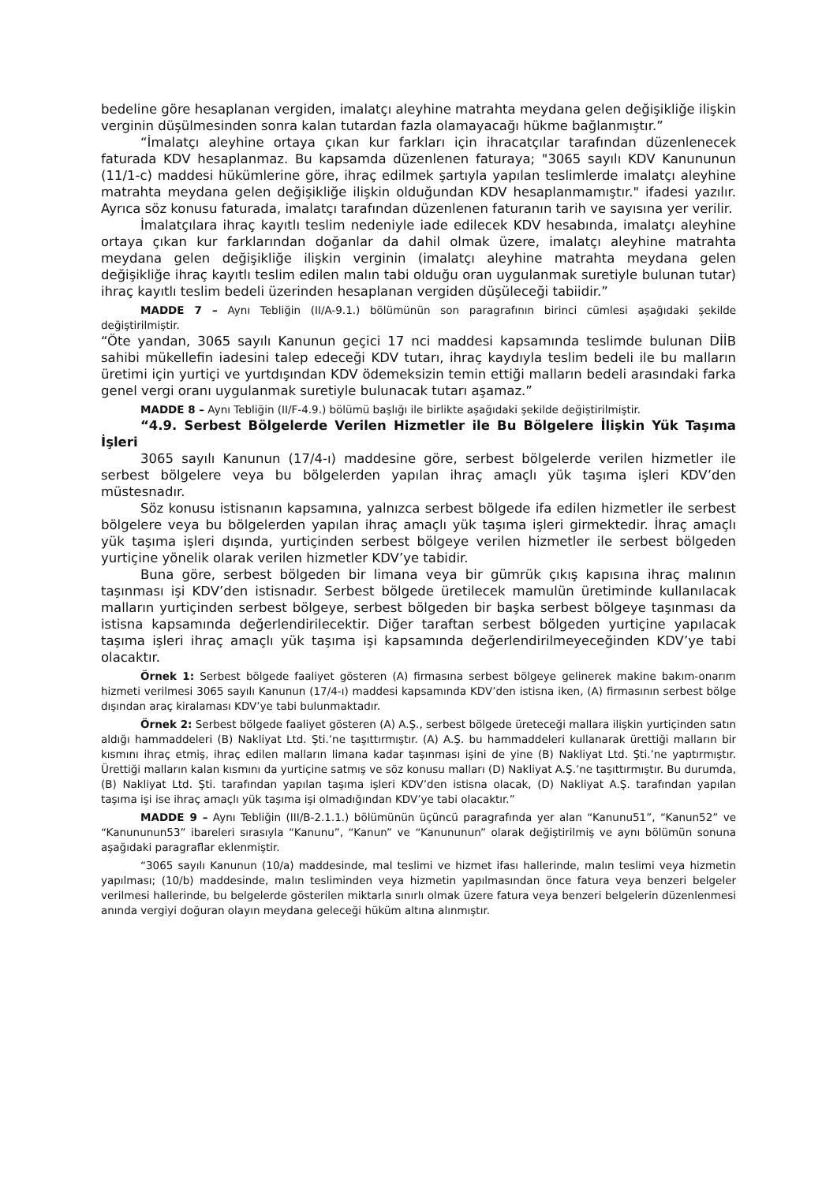bedeline göre hesaplanan vergiden, imalatçı aleyhine matrahta meydana gelen değişikliğe ilişkin verginin düşülmesinden sonra kalan tutardan fazla olamayacağı hükme bağlanmıştır.”
“İmalatçı aleyhine ortaya çıkan kur farkları için ihracatçılar tarafından düzenlenecek faturada KDV hesaplanmaz. Bu kapsamda düzenlenen faturaya; "3065 sayılı KDV Kanununun (11/1-c) maddesi hükümlerine göre, ihraç edilmek şartıyla yapılan teslimlerde imalatçı aleyhine matrahta meydana gelen değişikliğe ilişkin olduğundan KDV hesaplanmamıştır." ifadesi yazılır. Ayrıca söz konusu faturada, imalatçı tarafından düzenlenen faturanın tarih ve sayısına yer verilir.
İmalatçılara ihraç kayıtlı teslim nedeniyle iade edilecek KDV hesabında, imalatçı aleyhine ortaya çıkan kur farklarından doğanlar da dahil olmak üzere, imalatçı aleyhine matrahta meydana gelen değişikliğe ilişkin verginin (imalatçı aleyhine matrahta meydana gelen değişikliğe ihraç kayıtlı teslim edilen malın tabi olduğu oran uygulanmak suretiyle bulunan tutar) ihraç kayıtlı teslim bedeli üzerinden hesaplanan vergiden düşüleceği tabiidir.”
MADDE 7 – Aynı Tebliğin (II/A-9.1.) bölümünün son paragrafının birinci cümlesi aşağıdaki şekilde değiştirilmiştir.
“Öte yandan, 3065 sayılı Kanunun geçici 17 nci maddesi kapsamında teslimde bulunan DİİB sahibi mükellefin iadesini talep edeceği KDV tutarı, ihraç kaydıyla teslim bedeli ile bu malların üretimi için yurtiçi ve yurtdışından KDV ödemeksizin temin ettiği malların bedeli arasındaki farka genel vergi oranı uygulanmak suretiyle bulunacak tutarı aşamaz.”
MADDE 8 – Aynı Tebliğin (II/F-4.9.) bölümü başlığı ile birlikte aşağıdaki şekilde değiştirilmiştir.
“4.9. Serbest Bölgelerde Verilen Hizmetler ile Bu Bölgelere İlişkin Yük Taşıma İşleri
3065 sayılı Kanunun (17/4-ı) maddesine göre, serbest bölgelerde verilen hizmetler ile serbest bölgelere veya bu bölgelerden yapılan ihraç amaçlı yük taşıma işleri KDV’den müstesnadır.
Söz konusu istisnanın kapsamına, yalnızca serbest bölgede ifa edilen hizmetler ile serbest bölgelere veya bu bölgelerden yapılan ihraç amaçlı yük taşıma işleri girmektedir. İhraç amaçlı yük taşıma işleri dışında, yurtiçinden serbest bölgeye verilen hizmetler ile serbest bölgeden yurtiçine yönelik olarak verilen hizmetler KDV’ye tabidir.
Buna göre, serbest bölgeden bir limana veya bir gümrük çıkış kapısına ihraç malının taşınması işi KDV’den istisnadır. Serbest bölgede üretilecek mamulün üretiminde kullanılacak malların yurtiçinden serbest bölgeye, serbest bölgeden bir başka serbest bölgeye taşınması da istisna kapsamında değerlendirilecektir. Diğer taraftan serbest bölgeden yurtiçine yapılacak taşıma işleri ihraç amaçlı yük taşıma işi kapsamında değerlendirilmeyeceğinden KDV’ye tabi olacaktır.
Örnek 1: Serbest bölgede faaliyet gösteren (A) firmasına serbest bölgeye gelinerek makine bakım-onarım hizmeti verilmesi 3065 sayılı Kanunun (17/4-ı) maddesi kapsamında KDV’den istisna iken, (A) firmasının serbest bölge dışından araç kiralaması KDV’ye tabi bulunmaktadır.
Örnek 2: Serbest bölgede faaliyet gösteren (A) A.Ş., serbest bölgede üreteceği mallara ilişkin yurtiçinden satın aldığı hammaddeleri (B) Nakliyat Ltd. Şti.’ne taşıttırmıştır. (A) A.Ş. bu hammaddeleri kullanarak ürettiği malların bir kısmını ihraç etmiş, ihraç edilen malların limana kadar taşınması işini de yine (B) Nakliyat Ltd. Şti.’ne yaptırmıştır. Ürettiği malların kalan kısmını da yurtiçine satmış ve söz konusu malları (D) Nakliyat A.Ş.’ne taşıttırmıştır. Bu durumda, (B) Nakliyat Ltd. Şti. tarafından yapılan taşıma işleri KDV’den istisna olacak, (D) Nakliyat A.Ş. tarafından yapılan taşıma işi ise ihraç amaçlı yük taşıma işi olmadığından KDV’ye tabi olacaktır.”
MADDE 9 – Aynı Tebliğin (III/B-2.1.1.) bölümünün üçüncü paragrafında yer alan “Kanunu51”, “Kanun52” ve “Kanununun53” ibareleri sırasıyla “Kanunu”, “Kanun” ve “Kanununun” olarak değiştirilmiş ve aynı bölümün sonuna aşağıdaki paragraflar eklenmiştir.
“3065 sayılı Kanunun (10/a) maddesinde, mal teslimi ve hizmet ifası hallerinde, malın teslimi veya hizmetin yapılması; (10/b) maddesinde, malın tesliminden veya hizmetin yapılmasından önce fatura veya benzeri belgeler verilmesi hallerinde, bu belgelerde gösterilen miktarla sınırlı olmak üzere fatura veya benzeri belgelerin düzenlenmesi anında vergiyi doğuran olayın meydana geleceği hüküm altına alınmıştır.